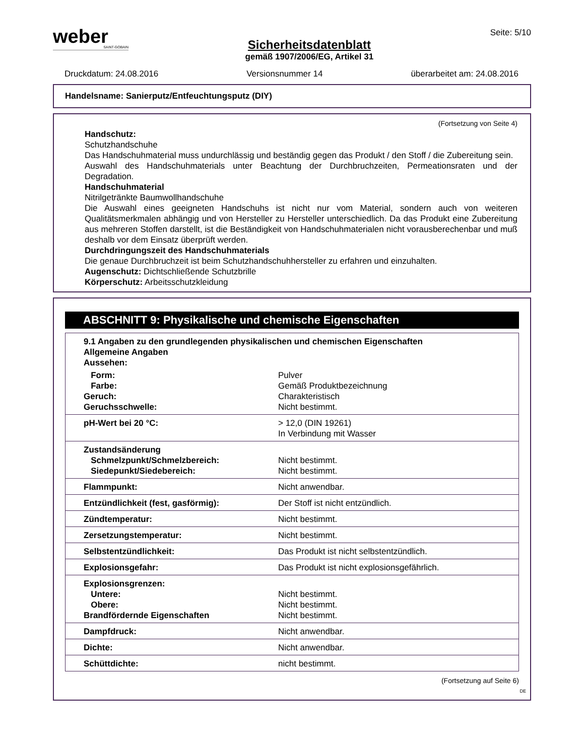weber
SAINT-GOBAIN
Sicherheitsdatenblatt
gemäß 1907/2006/EG, Artikel 31
Seite: 5/10
Druckdatum: 24.08.2016 Versionsnummer 14 überarbeitet am: 24.08.2016
Handelsname: Sanierputz/Entfeuchtungsputz (DIY)
(Fortsetzung von Seite 4)
Handschutz:
Schutzhandschuhe
Das Handschuhmaterial muss undurchlässig und beständig gegen das Produkt / den Stoff / die Zubereitung sein.
Auswahl des Handschuhmaterials unter Beachtung der Durchbruchzeiten, Permeationsraten und der Degradation.
Handschuhmaterial
Nitrilgetränkte Baumwollhandschuhe
Die Auswahl eines geeigneten Handschuhs ist nicht nur vom Material, sondern auch von weiteren Qualitätsmerkmalen abhängig und von Hersteller zu Hersteller unterschiedlich. Da das Produkt eine Zubereitung aus mehreren Stoffen darstellt, ist die Beständigkeit von Handschuhmaterialen nicht vorausberechenbar und muß deshalb vor dem Einsatz überprüft werden.
Durchdringungszeit des Handschuhmaterials
Die genaue Durchbruchzeit ist beim Schutzhandschuhhersteller zu erfahren und einzuhalten.
Augenschutz: Dichtschließende Schutzbrille
Körperschutz: Arbeitsschutzkleidung
ABSCHNITT 9: Physikalische und chemische Eigenschaften
| 9.1 Angaben zu den grundlegenden physikalischen und chemischen Eigenschaften Allgemeine Angaben Aussehen: | |
| Form: Farbe: Geruch: Geruchsschwelle: | Pulver Gemäß Produktbezeichnung Charakteristisch Nicht bestimmt. |
| pH-Wert bei 20 °C: | > 12,0 (DIN 19261) In Verbindung mit Wasser |
| Zustandsänderung Schmelzpunkt/Schmelzbereich: Siedepunkt/Siedebereich: | Nicht bestimmt. Nicht bestimmt. |
| Flammpunkt: | Nicht anwendbar. |
| Entzündlichkeit (fest, gasförmig): | Der Stoff ist nicht entzündlich. |
| Zündtemperatur: | Nicht bestimmt. |
| Zersetzungstemperatur: | Nicht bestimmt. |
| Selbstentzündlichkeit: | Das Produkt ist nicht selbstentzündlich. |
| Explosionsgefahr: | Das Produkt ist nicht explosionsgefährlich. |
| Explosionsgrenzen: Untere: Obere: Brandfördernde Eigenschaften | Nicht bestimmt. Nicht bestimmt. Nicht bestimmt. |
| Dampfdruck: | Nicht anwendbar. |
| Dichte: | Nicht anwendbar. |
| Schüttdichte: | nicht bestimmt. |
(Fortsetzung auf Seite 6)
DE